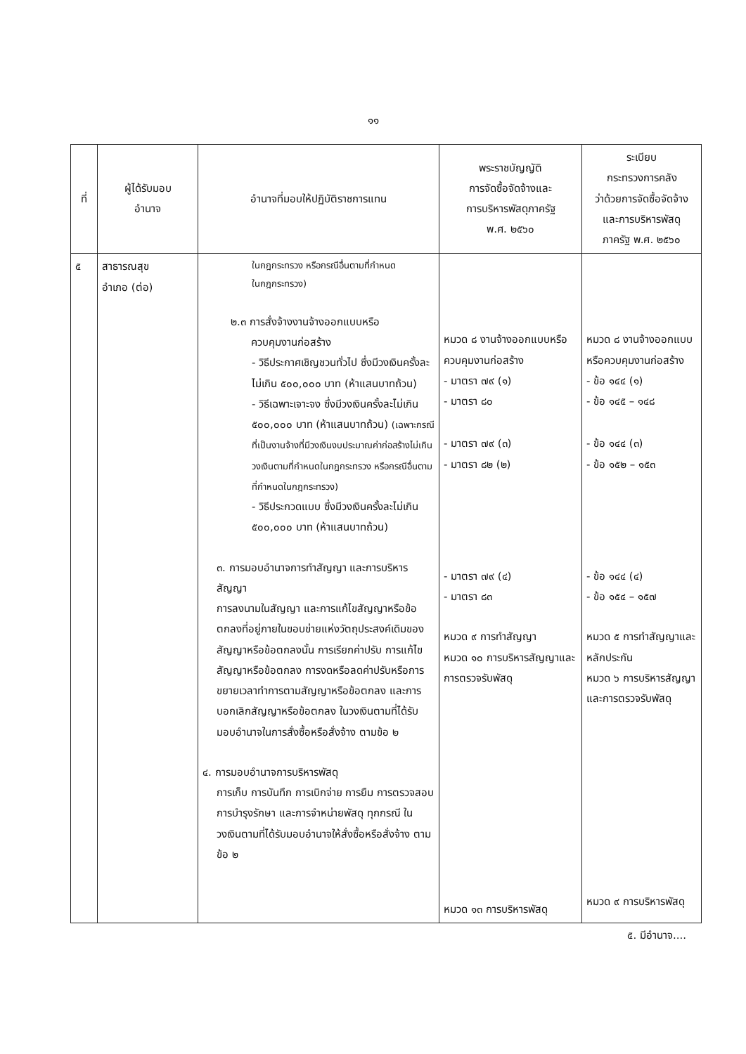๑๑
| ที่ | ผู้ได้รับมอบ อำนาจ | อำนาจที่มอบให้ปฏิบัติราชการแทน | พระราชบัญญัติ การจัดซื้อจัดจ้างและ การบริหารพัสดุภาครัฐ พ.ศ. ๒๕๖๐ | ระเบียบ กระทรวงการคลัง ว่าด้วยการจัดซื้อจัดจ้าง และการบริหารพัสดุ ภาครัฐ พ.ศ. ๒๕๖๐ |
| --- | --- | --- | --- | --- |
| ๕ | สาธารณสุข อำเภอ (ต่อ) | ในกฎกระทรวง หรือกรณีอื่นตามที่กำหนด ในกฎกระทรวง) ๒.๓ การสั่งจ้างงานจ้างออกแบบหรือ ควบคุมงานก่อสร้าง - วิธีประกาศเชิญชวนทั่วไป ซึ่งมีวงเงินครั้งละไม่เกิน ๕๐๐,๐๐๐ บาท (ห้าแสนบาทถ้วน) - วิธีเฉพาะเจาะจง ซึ่งมีวงเงินครั้งละไม่เกิน ๕๐๐,๐๐๐ บาท (ห้าแสนบาทถ้วน) (เฉพาะกรณีที่เป็นงานจ้างที่มีวงเงินงบประมาณค่าก่อสร้างไม่เกินวงเงินตามที่กำหนดในกฎกระทรวง หรือกรณีอื่นตามที่กำหนดในกฎกระทรวง) - วิธีประกวดแบบ ซึ่งมีวงเงินครั้งละไม่เกิน ๕๐๐,๐๐๐ บาท (ห้าแสนบาทถ้วน) ๓. การมอบอำนาจการทำสัญญา และการบริหารสัญญา การลงนามในสัญญา และการแก้ไขสัญญาหรือข้อตกลงที่อยู่ภายในขอบข่ายแห่งวัตถุประสงค์เดิมของสัญญาหรือข้อตกลงนั้น การเรียกค่าปรับ การแก้ไขสัญญาหรือข้อตกลง การงดหรือลดค่าปรับหรือการขยายเวลาทำการตามสัญญาหรือข้อตกลง และการบอกเลิกสัญญาหรือข้อตกลง ในวงเงินตามที่ได้รับมอบอำนาจในการสั่งซื้อหรือสั่งจ้าง ตามข้อ ๒ ๔. การมอบอำนาจการบริหารพัสดุ การเก็บ การบันทึก การเบิกจ่าย การยืม การตรวจสอบ การบำรุงรักษา และการจำหน่ายพัสดุ ทุกกรณี ในวงเงินตามที่ได้รับมอบอำนาจให้สั่งซื้อหรือสั่งจ้าง ตามข้อ ๒ | หมวด ๘ งานจ้างออกแบบหรือควบคุมงานก่อสร้าง - มาตรา ๗๙ (๑) - มาตรา ๘๐ - มาตรา ๗๙ (๓) - มาตรา ๘๒ (๒) - มาตรา ๗๙ (๔) - มาตรา ๘๓ หมวด ๙ การทำสัญญา หมวด ๑๐ การบริหารสัญญาและการตรวจรับพัสดุ หมวด ๑๓ การบริหารพัสดุ | หมวด ๘ งานจ้างออกแบบหรือควบคุมงานก่อสร้าง - ข้อ ๑๔๔ (๑) - ข้อ ๑๔๕ – ๑๔๘ - ข้อ ๑๔๔ (๓) - ข้อ ๑๕๒ – ๑๕๓ - ข้อ ๑๔๔ (๔) - ข้อ ๑๕๔ – ๑๕๗ หมวด ๕ การทำสัญญาและหลักประกัน หมวด ๖ การบริหารสัญญาและการตรวจรับพัสดุ หมวด ๙ การบริหารพัสดุ |
๕. มีอำนาจ....